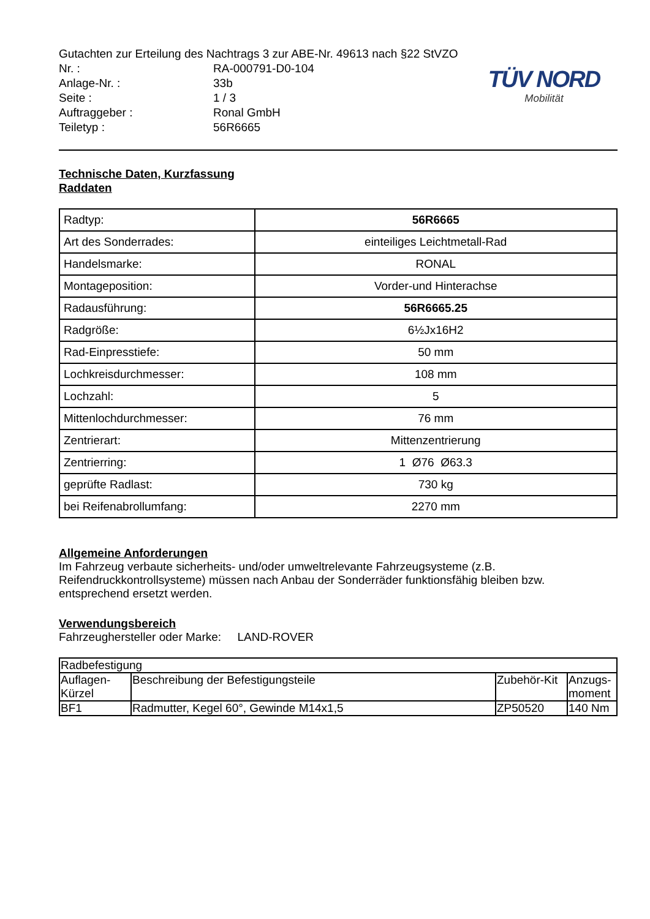TÜV NORD
Mobilität
Gutachten zur Erteilung des Nachtrags 3 zur ABE-Nr. 49613 nach §22 StVZO
Nr. : RA-000791-D0-104
Anlage-Nr. : 33b
Seite : 1 / 3
Auftraggeber : Ronal GmbH
Teiletyp : 56R6665
Technische Daten, Kurzfassung
Raddaten
| Radtyp: | 56R6665 |
| Art des Sonderrades: | einteiliges Leichtmetall-Rad |
| Handelsmarke: | RONAL |
| Montageposition: | Vorder-und Hinterachse |
| Radausführung: | 56R6665.25 |
| Radgröße: | 6½Jx16H2 |
| Rad-Einpresstiefe: | 50 mm |
| Lochkreisdurchmesser: | 108 mm |
| Lochzahl: | 5 |
| Mittenlochdurchmesser: | 76 mm |
| Zentrierart: | Mittenzentrierung |
| Zentrierring: | 1 Ø76 Ø63.3 |
| geprüfte Radlast: | 730 kg |
| bei Reifenabrollumfang: | 2270 mm |
Allgemeine Anforderungen
Im Fahrzeug verbaute sicherheits- und/oder umweltrelevante Fahrzeugsysteme (z.B. Reifendruckkontrollsysteme) müssen nach Anbau der Sonderräder funktionsfähig bleiben bzw. entsprechend ersetzt werden.
Verwendungsbereich
Fahrzeughersteller oder Marke: LAND-ROVER
| Radbefestigung | | | |
| --- | --- | --- | --- |
| Auflagen- Kürzel | Beschreibung der Befestigungsteile | Zubehör-Kit | Anzugs- moment |
| BF1 | Radmutter, Kegel 60°, Gewinde M14x1,5 | ZP50520 | 140 Nm |